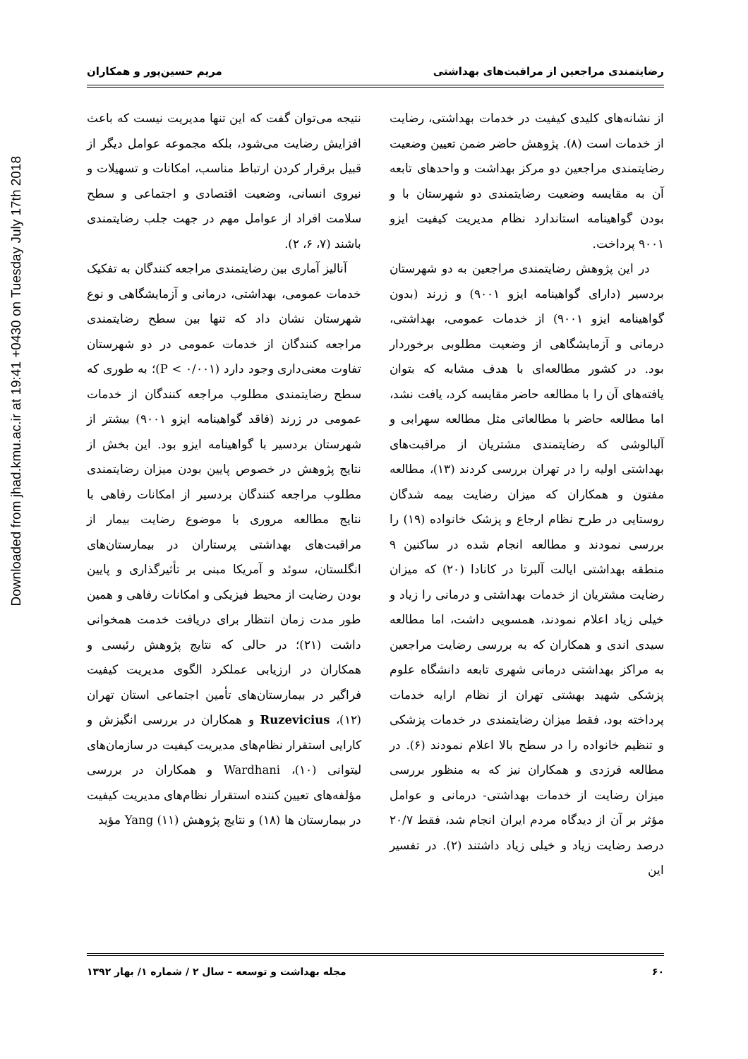Downloaded from jhad.kmu.ac.ir at 19:41 +0430 on Tuesday July 17th 2018
رضایتمندی مراجعین از مراقبت‌های بهداشتی مریم حسین‌پور و همکاران
از نشانه‌های کلیدی کیفیت در خدمات بهداشتی، رضایت از خدمات است (۸). پژوهش حاضر ضمن تعیین وضعیت رضایتمندی مراجعین دو مرکز بهداشت و واحدهای تابعه آن به مقایسه وضعیت رضایتمندی دو شهرستان با و بودن گواهینامه استاندارد نظام مدیریت کیفیت ایزو ۹۰۰۱ پرداخت.
در این پژوهش رضایتمندی مراجعین به دو شهرستان بردسیر (دارای گواهینامه ایزو ۹۰۰۱) و زرند (بدون گواهینامه ایزو ۹۰۰۱) از خدمات عمومی، بهداشتی، درمانی و آزمایشگاهی از وضعیت مطلوبی برخوردار بود. در کشور مطالعه‌ای با هدف مشابه که بتوان یافته‌های آن را با مطالعه حاضر مقایسه کرد، یافت نشد، اما مطالعه حاضر با مطالعاتی مثل مطالعه سهرابی و آلبالوشی که رضایتمندی مشتریان از مراقبت‌های بهداشتی اولیه را در تهران بررسی کردند (۱۳)، مطالعه مفتون و همکاران که میزان رضایت بیمه شدگان روستایی در طرح نظام ارجاع و پزشک خانواده (۱۹) را بررسی نمودند و مطالعه انجام شده در ساکنین ۹ منطقه بهداشتی ایالت آلبرتا در کانادا (۲۰) که میزان رضایت مشتریان از خدمات بهداشتی و درمانی را زیاد و خیلی زیاد اعلام نمودند، همسویی داشت، اما مطالعه سیدی اندی و همکاران که به بررسی رضایت مراجعین به مراکز بهداشتی درمانی شهری تابعه دانشگاه علوم پزشکی شهید بهشتی تهران از نظام ارایه خدمات پرداخته بود، فقط میزان رضایتمندی در خدمات پزشکی و تنظیم خانواده را در سطح بالا اعلام نمودند (۶). در مطالعه فرزدی و همکاران نیز که به منظور بررسی میزان رضایت از خدمات بهداشتی- درمانی و عوامل مؤثر بر آن از دیدگاه مردم ایران انجام شد، فقط ۲۰/۷ درصد رضایت زیاد و خیلی زیاد داشتند (۲). در تفسیر این
نتیجه می‌توان گفت که این تنها مدیریت نیست که باعث افزایش رضایت می‌شود، بلکه مجموعه عوامل دیگر از قبیل برقرار کردن ارتباط مناسب، امکانات و تسهیلات و نیروی انسانی، وضعیت اقتصادی و اجتماعی و سطح سلامت افراد از عوامل مهم در جهت جلب رضایتمندی باشند (۷، ۶، ۲).
آنالیز آماری بین رضایتمندی مراجعه کنندگان به تفکیک خدمات عمومی، بهداشتی، درمانی و آزمایشگاهی و نوع شهرستان نشان داد که تنها بین سطح رضایتمندی مراجعه کنندگان از خدمات عمومی در دو شهرستان تفاوت معنی‌داری وجود دارد (P < ۰/۰۰۱)؛ به طوری که سطح رضایتمندی مطلوب مراجعه کنندگان از خدمات عمومی در زرند (فاقد گواهینامه ایزو ۹۰۰۱) بیشتر از شهرستان بردسیر با گواهینامه ایزو بود. این بخش از نتایج پژوهش در خصوص پایین بودن میزان رضایتمندی مطلوب مراجعه کنندگان بردسیر از امکانات رفاهی با نتایج مطالعه مروری با موضوع رضایت بیمار از مراقبت‌های بهداشتی پرستاران در بیمارستان‌های انگلستان، سوئد و آمریکا مبنی بر تأثیرگذاری و پایین بودن رضایت از محیط فیزیکی و امکانات رفاهی و همین طور مدت زمان انتظار برای دریافت خدمت همخوانی داشت (۲۱)؛ در حالی که نتایج پژوهش رئیسی و همکاران در ارزیابی عملکرد الگوی مدیریت کیفیت فراگیر در بیمارستان‌های تأمین اجتماعی استان تهران (۱۲)، Ruzevicius و همکاران در بررسی انگیزش و کارایی استقرار نظام‌های مدیریت کیفیت در سازمان‌های لیتوانی (۱۰)، Wardhani و همکاران در بررسی مؤلفه‌های تعیین کننده استقرار نظام‌های مدیریت کیفیت در بیمارستان ها (۱۸) و نتایج پژوهش Yang (۱۱) مؤید
۶۰ مجله بهداشت و توسعه – سال ۲ / شماره ۱/ بهار ۱۳۹۲